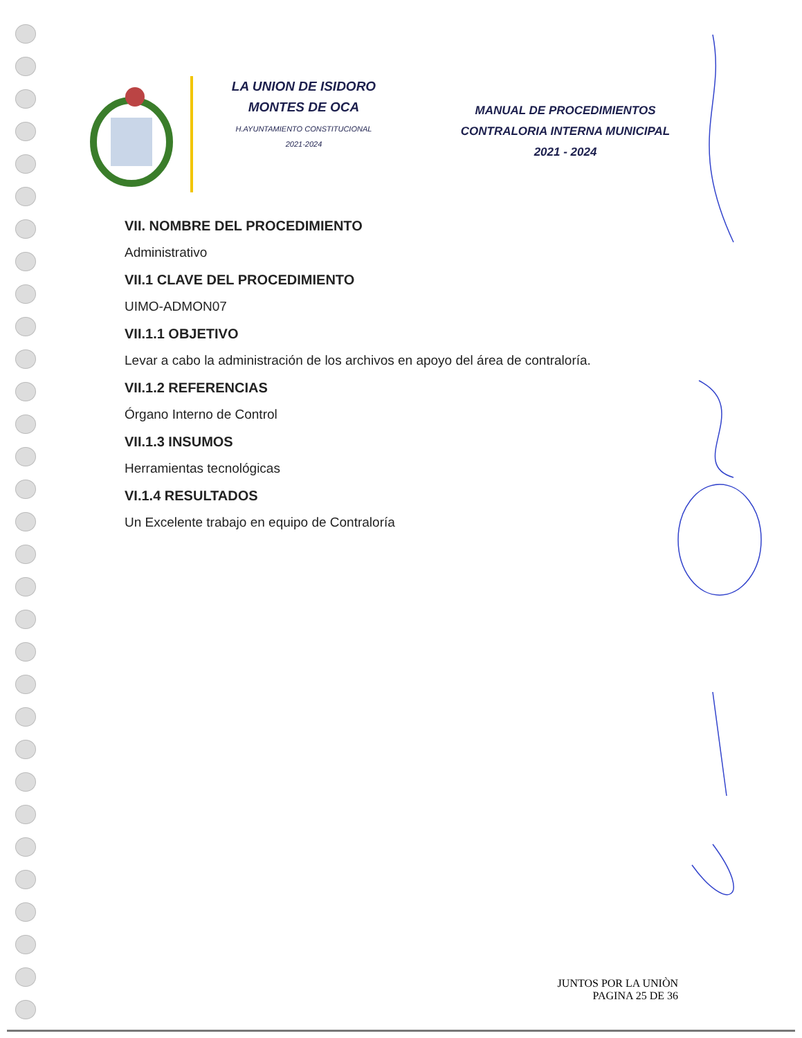LA UNION DE ISIDORO MONTES DE OCA
H.AYUNTAMIENTO CONSTITUCIONAL
2021-2024
MANUAL DE PROCEDIMIENTOS
CONTRALORIA INTERNA MUNICIPAL
2021 - 2024
VII. NOMBRE DEL PROCEDIMIENTO
Administrativo
VII.1 CLAVE DEL PROCEDIMIENTO
UIMO-ADMON07
VII.1.1 OBJETIVO
Levar a cabo la administración de los archivos en apoyo del área de contraloría.
VII.1.2 REFERENCIAS
Órgano Interno de Control
VII.1.3 INSUMOS
Herramientas tecnológicas
VI.1.4 RESULTADOS
Un Excelente trabajo en equipo de Contraloría
JUNTOS POR LA UNIÒN
PAGINA 25 DE 36